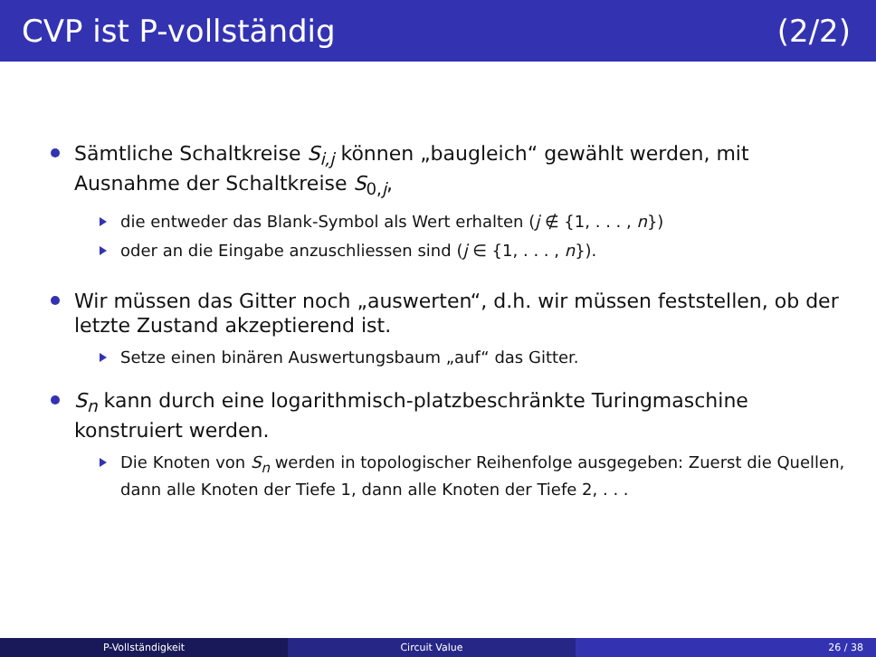CVP ist P-vollständig (2/2)
Sämtliche Schaltkreise S<sub>i,j</sub> können „baugleich“ gewählt werden, mit Ausnahme der Schaltkreise S<sub>0,j</sub>,
die entweder das Blank-Symbol als Wert erhalten (j ∉ {1, . . . , n})
oder an die Eingabe anzuschliessen sind (j ∈ {1, . . . , n}).
Wir müssen das Gitter noch „auswerten“, d.h. wir müssen feststellen, ob der letzte Zustand akzeptierend ist.
Setze einen binären Auswertungsbaum „auf“ das Gitter.
S<sub>n</sub> kann durch eine logarithmisch-platzbeschränkte Turingmaschine konstruiert werden.
Die Knoten von S<sub>n</sub> werden in topologischer Reihenfolge ausgegeben: Zuerst die Quellen, dann alle Knoten der Tiefe 1, dann alle Knoten der Tiefe 2, . . .
P-Vollständigkeit Circuit Value 26 / 38